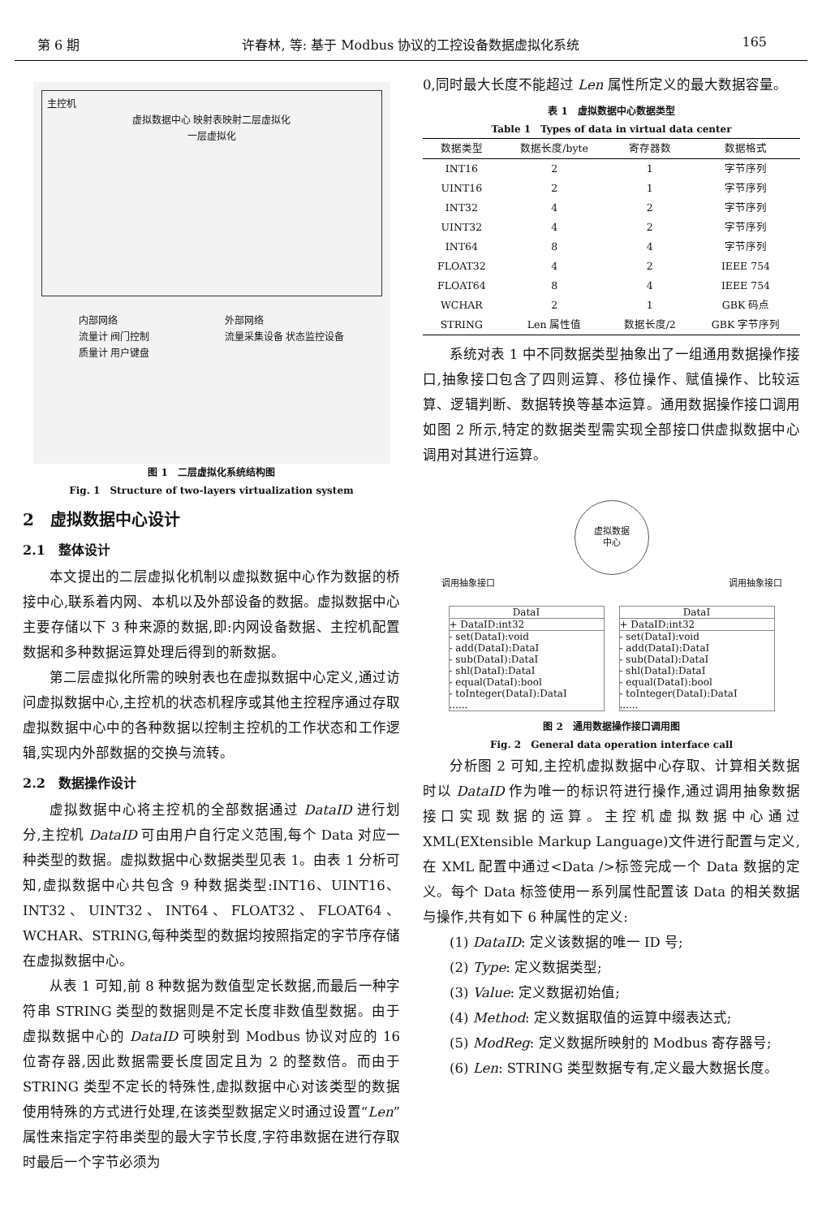第 6 期 许春林, 等: 基于 Modbus 协议的工控设备数据虚拟化系统 165
主控机
虚拟数据中心 映射表映射二层虚拟化
一层虚拟化
内部网络
流量计 阀门控制
质量计 用户键盘
外部网络
流量采集设备 状态监控设备
图 1　二层虚拟化系统结构图
Fig. 1　Structure of two-layers virtualization system
2　虚拟数据中心设计
2.1　整体设计
本文提出的二层虚拟化机制以虚拟数据中心作为数据的桥接中心,联系着内网、本机以及外部设备的数据。虚拟数据中心主要存储以下 3 种来源的数据,即:内网设备数据、主控机配置数据和多种数据运算处理后得到的新数据。
第二层虚拟化所需的映射表也在虚拟数据中心定义,通过访问虚拟数据中心,主控机的状态机程序或其他主控程序通过存取虚拟数据中心中的各种数据以控制主控机的工作状态和工作逻辑,实现内外部数据的交换与流转。
2.2　数据操作设计
虚拟数据中心将主控机的全部数据通过 DataID 进行划分,主控机 DataID 可由用户自行定义范围,每个 Data 对应一种类型的数据。虚拟数据中心数据类型见表 1。由表 1 分析可知,虚拟数据中心共包含 9 种数据类型:INT16、UINT16、INT32、UINT32、INT64、FLOAT32、FLOAT64、WCHAR、STRING,每种类型的数据均按照指定的字节序存储在虚拟数据中心。
从表 1 可知,前 8 种数据为数值型定长数据,而最后一种字符串 STRING 类型的数据则是不定长度非数值型数据。由于虚拟数据中心的 DataID 可映射到 Modbus 协议对应的 16 位寄存器,因此数据需要长度固定且为 2 的整数倍。而由于 STRING 类型不定长的特殊性,虚拟数据中心对该类型的数据使用特殊的方式进行处理,在该类型数据定义时通过设置“Len”属性来指定字符串类型的最大字节长度,字符串数据在进行存取时最后一个字节必须为
0,同时最大长度不能超过 Len 属性所定义的最大数据容量。
表 1　虚拟数据中心数据类型
Table 1　Types of data in virtual data center
| 数据类型 | 数据长度/byte | 寄存器数 | 数据格式 |
| --- | --- | --- | --- |
| INT16 | 2 | 1 | 字节序列 |
| UINT16 | 2 | 1 | 字节序列 |
| INT32 | 4 | 2 | 字节序列 |
| UINT32 | 4 | 2 | 字节序列 |
| INT64 | 8 | 4 | 字节序列 |
| FLOAT32 | 4 | 2 | IEEE 754 |
| FLOAT64 | 8 | 4 | IEEE 754 |
| WCHAR | 2 | 1 | GBK 码点 |
| STRING | Len 属性值 | 数据长度/2 | GBK 字节序列 |
系统对表 1 中不同数据类型抽象出了一组通用数据操作接口,抽象接口包含了四则运算、移位操作、赋值操作、比较运算、逻辑判断、数据转换等基本运算。通用数据操作接口调用如图 2 所示,特定的数据类型需实现全部接口供虚拟数据中心调用对其进行运算。
虚拟数据
中心
调用抽象接口 调用抽象接口
DataI
+ DataID:int32
- set(DataI):void
- add(DataI):DataI
- sub(DataI):DataI
- shl(DataI):DataI
- equal(DataI):bool
- toInteger(DataI):DataI
......
DataI
+ DataID:int32
- set(DataI):void
- add(DataI):DataI
- sub(DataI):DataI
- shl(DataI):DataI
- equal(DataI):bool
- toInteger(DataI):DataI
......
图 2　通用数据操作接口调用图
Fig. 2　General data operation interface call
分析图 2 可知,主控机虚拟数据中心存取、计算相关数据时以 DataID 作为唯一的标识符进行操作,通过调用抽象数据接口实现数据的运算。主控机虚拟数据中心通过 XML(EXtensible Markup Language)文件进行配置与定义,在 XML 配置中通过<Data />标签完成一个 Data 数据的定义。每个 Data 标签使用一系列属性配置该 Data 的相关数据与操作,共有如下 6 种属性的定义:
(1) DataID: 定义该数据的唯一 ID 号;
(2) Type: 定义数据类型;
(3) Value: 定义数据初始值;
(4) Method: 定义数据取值的运算中缀表达式;
(5) ModReg: 定义数据所映射的 Modbus 寄存器号;
(6) Len: STRING 类型数据专有,定义最大数据长度。